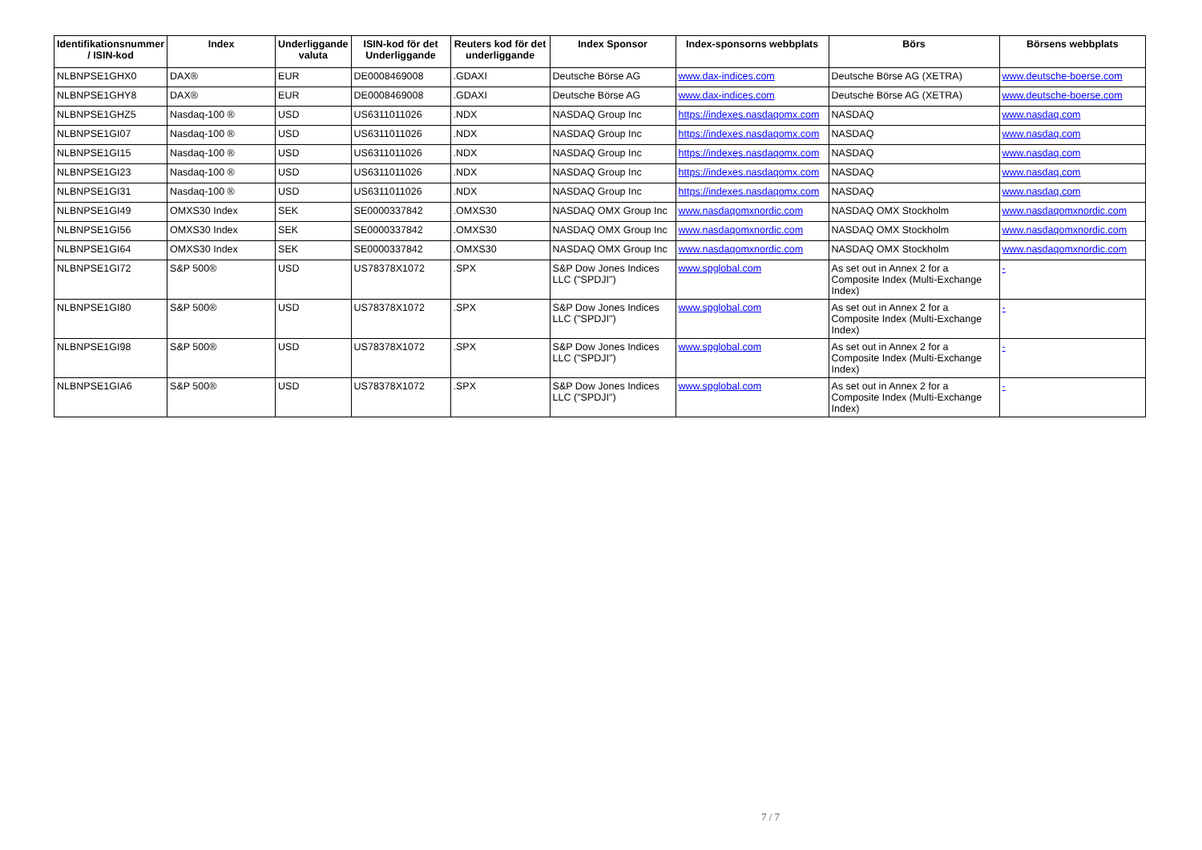| Identifikationsnummer / ISIN-kod | Index | Underliggande valuta | ISIN-kod för det Underliggande | Reuters kod för det underliggande | Index Sponsor | Index-sponsorns webbplats | Börs | Börsens webbplats |
| --- | --- | --- | --- | --- | --- | --- | --- | --- |
| NLBNPSE1GHX0 | DAX® | EUR | DE0008469008 | .GDAXI | Deutsche Börse AG | www.dax-indices.com | Deutsche Börse AG (XETRA) | www.deutsche-boerse.com |
| NLBNPSE1GHY8 | DAX® | EUR | DE0008469008 | .GDAXI | Deutsche Börse AG | www.dax-indices.com | Deutsche Börse AG (XETRA) | www.deutsche-boerse.com |
| NLBNPSE1GHZ5 | Nasdaq-100 ® | USD | US6311011026 | .NDX | NASDAQ Group Inc | https://indexes.nasdaqomx.com | NASDAQ | www.nasdaq.com |
| NLBNPSE1GI07 | Nasdaq-100 ® | USD | US6311011026 | .NDX | NASDAQ Group Inc | https://indexes.nasdaqomx.com | NASDAQ | www.nasdaq.com |
| NLBNPSE1GI15 | Nasdaq-100 ® | USD | US6311011026 | .NDX | NASDAQ Group Inc | https://indexes.nasdaqomx.com | NASDAQ | www.nasdaq.com |
| NLBNPSE1GI23 | Nasdaq-100 ® | USD | US6311011026 | .NDX | NASDAQ Group Inc | https://indexes.nasdaqomx.com | NASDAQ | www.nasdaq.com |
| NLBNPSE1GI31 | Nasdaq-100 ® | USD | US6311011026 | .NDX | NASDAQ Group Inc | https://indexes.nasdaqomx.com | NASDAQ | www.nasdaq.com |
| NLBNPSE1GI49 | OMXS30 Index | SEK | SE0000337842 | .OMXS30 | NASDAQ OMX Group Inc | www.nasdaqomxnordic.com | NASDAQ OMX Stockholm | www.nasdaqomxnordic.com |
| NLBNPSE1GI56 | OMXS30 Index | SEK | SE0000337842 | .OMXS30 | NASDAQ OMX Group Inc | www.nasdaqomxnordic.com | NASDAQ OMX Stockholm | www.nasdaqomxnordic.com |
| NLBNPSE1GI64 | OMXS30 Index | SEK | SE0000337842 | .OMXS30 | NASDAQ OMX Group Inc | www.nasdaqomxnordic.com | NASDAQ OMX Stockholm | www.nasdaqomxnordic.com |
| NLBNPSE1GI72 | S&P 500® | USD | US78378X1072 | .SPX | S&P Dow Jones Indices LLC ("SPDJI") | www.spglobal.com | As set out in Annex 2 for a Composite Index (Multi-Exchange Index) | - |
| NLBNPSE1GI80 | S&P 500® | USD | US78378X1072 | .SPX | S&P Dow Jones Indices LLC ("SPDJI") | www.spglobal.com | As set out in Annex 2 for a Composite Index (Multi-Exchange Index) | - |
| NLBNPSE1GI98 | S&P 500® | USD | US78378X1072 | .SPX | S&P Dow Jones Indices LLC ("SPDJI") | www.spglobal.com | As set out in Annex 2 for a Composite Index (Multi-Exchange Index) | - |
| NLBNPSE1GIA6 | S&P 500® | USD | US78378X1072 | .SPX | S&P Dow Jones Indices LLC ("SPDJI") | www.spglobal.com | As set out in Annex 2 for a Composite Index (Multi-Exchange Index) | - |
7 / 7